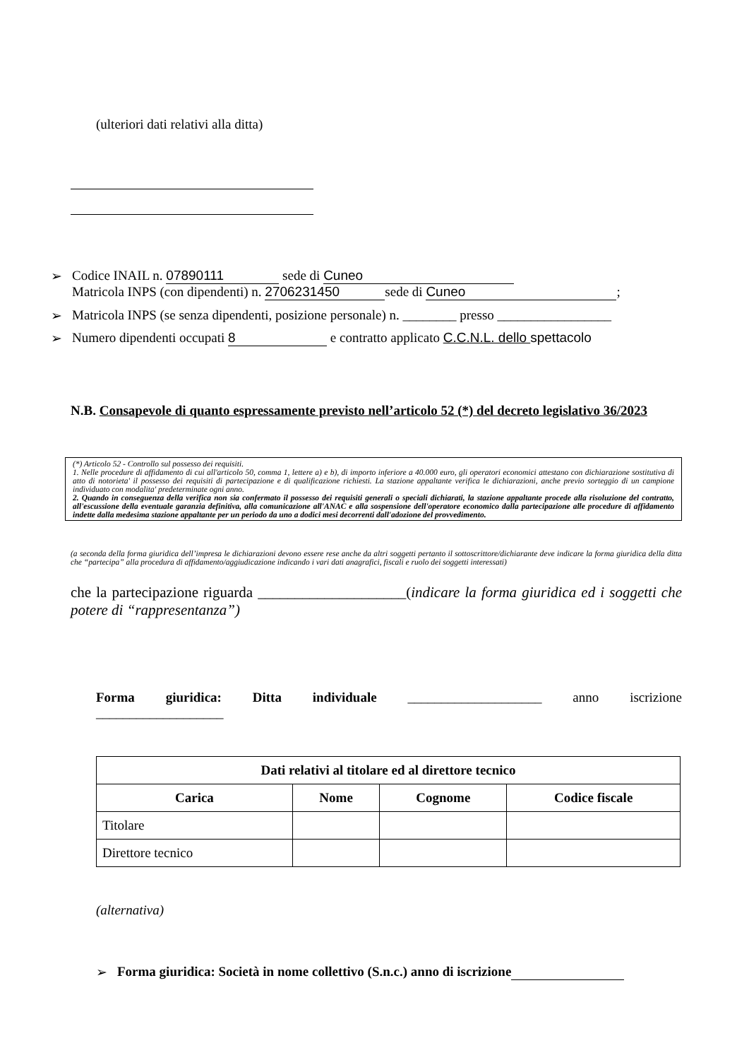(ulteriori dati relativi alla ditta)
➢ Codice INAIL n. 07890111 sede di Cuneo
Matricola INPS (con dipendenti) n. 2706231450 sede di Cuneo;
➢ Matricola INPS (se senza dipendenti, posizione personale) n. ________ presso _________________
➢ Numero dipendenti occupati 8 e contratto applicato C.C.N.L. dello spettacolo
N.B. Consapevole di quanto espressamente previsto nell’articolo 52 (*) del decreto legislativo 36/2023
(*) Articolo 52 - Controllo sul possesso dei requisiti.
1. Nelle procedure di affidamento di cui all'articolo 50, comma 1, lettere a) e b), di importo inferiore a 40.000 euro, gli operatori economici attestano con dichiarazione sostitutiva di atto di notorieta' il possesso dei requisiti di partecipazione e di qualificazione richiesti. La stazione appaltante verifica le dichiarazioni, anche previo sorteggio di un campione individuato con modalita' predeterminate ogni anno.
2. Quando in conseguenza della verifica non sia confermato il possesso dei requisiti generali o speciali dichiarati, la stazione appaltante procede alla risoluzione del contratto, all'escussione della eventuale garanzia definitiva, alla comunicazione all'ANAC e alla sospensione dell'operatore economico dalla partecipazione alle procedure di affidamento indette dalla medesima stazione appaltante per un periodo da uno a dodici mesi decorrenti dall'adozione del provvedimento.
(a seconda della forma giuridica dell’impresa le dichiarazioni devono essere rese anche da altri soggetti pertanto il sottoscrittore/dichiarante deve indicare la forma giuridica della ditta che “partecipa” alla procedura di affidamento/aggiudicazione indicando i vari dati anagrafici, fiscali e ruolo dei soggetti interessati)
che la partecipazione riguarda ____________________(indicare la forma giuridica ed i soggetti che potere di “rappresentanza”)
Forma giuridica: Ditta individuale ____________________ anno iscrizione
___________________
| Dati relativi al titolare ed al direttore tecnico | | | |
| --- | --- | --- | --- |
| Carica | Nome | Cognome | Codice fiscale |
| Titolare | | | |
| Direttore tecnico | | | |
(alternativa)
➢ Forma giuridica: Società in nome collettivo (S.n.c.) anno di iscrizione